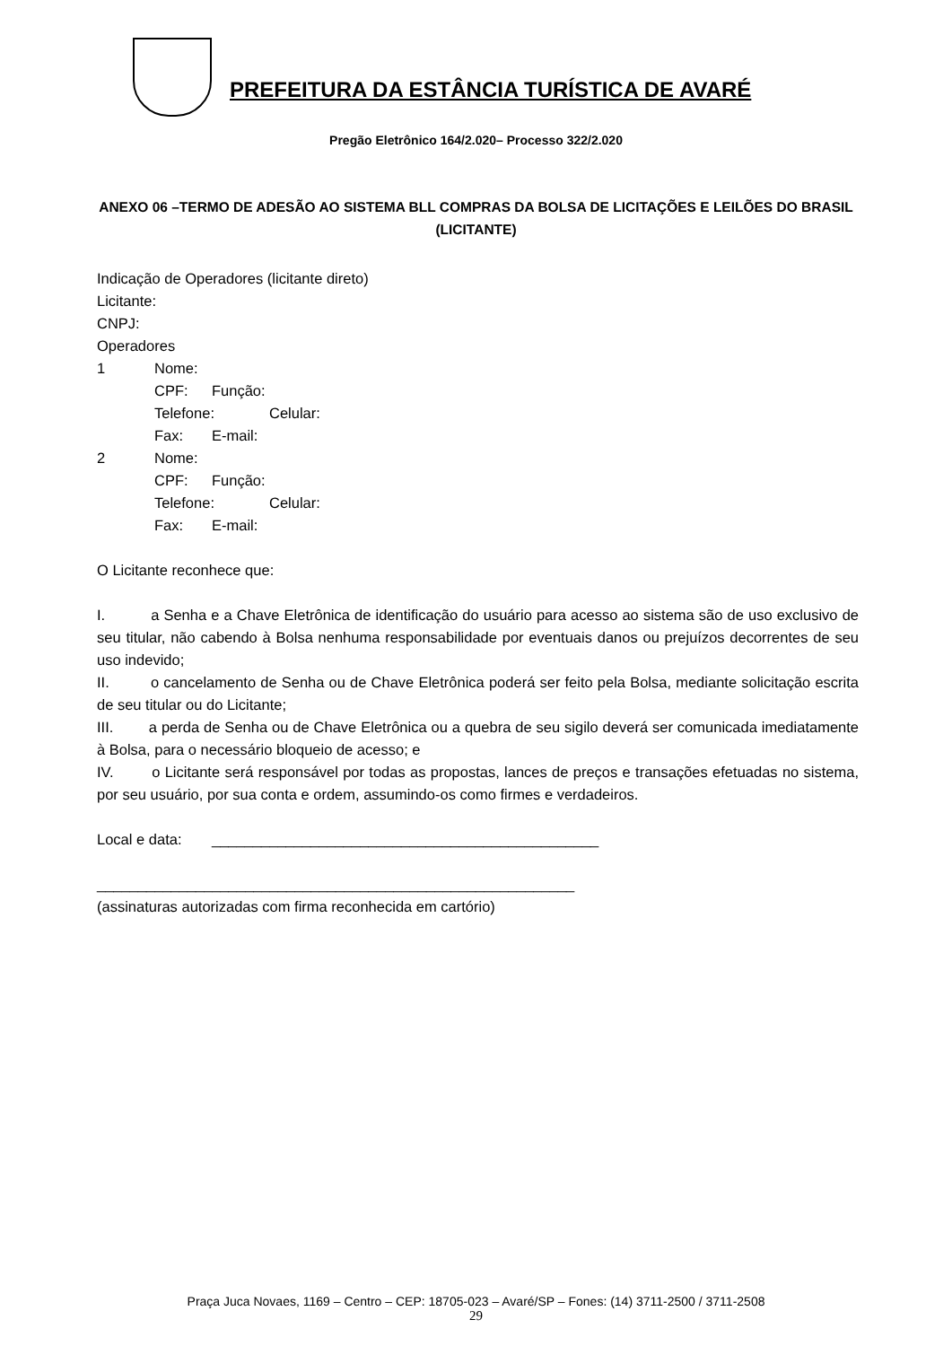PREFEITURA DA ESTÂNCIA TURÍSTICA DE AVARÉ
Pregão Eletrônico 164/2.020– Processo 322/2.020
ANEXO 06 –TERMO DE ADESÃO AO SISTEMA BLL COMPRAS DA BOLSA DE LICITAÇÕES E LEILÕES DO BRASIL (LICITANTE)
Indicação de Operadores (licitante direto)
Licitante:
CNPJ:
Operadores
1 Nome:
CPF: Função:
Telefone: Celular:
Fax: E-mail:
2 Nome:
CPF: Função:
Telefone: Celular:
Fax: E-mail:
O Licitante reconhece que:
I. a Senha e a Chave Eletrônica de identificação do usuário para acesso ao sistema são de uso exclusivo de seu titular, não cabendo à Bolsa nenhuma responsabilidade por eventuais danos ou prejuízos decorrentes de seu uso indevido;
II. o cancelamento de Senha ou de Chave Eletrônica poderá ser feito pela Bolsa, mediante solicitação escrita de seu titular ou do Licitante;
III. a perda de Senha ou de Chave Eletrônica ou a quebra de seu sigilo deverá ser comunicada imediatamente à Bolsa, para o necessário bloqueio de acesso; e
IV. o Licitante será responsável por todas as propostas, lances de preços e transações efetuadas no sistema, por seu usuário, por sua conta e ordem, assumindo-os como firmes e verdadeiros.
Local e data: _______________________________________________
__________________________________________________________
(assinaturas autorizadas com firma reconhecida em cartório)
Praça Juca Novaes, 1169 – Centro – CEP: 18705-023 – Avaré/SP – Fones: (14) 3711-2500 / 3711-2508
29